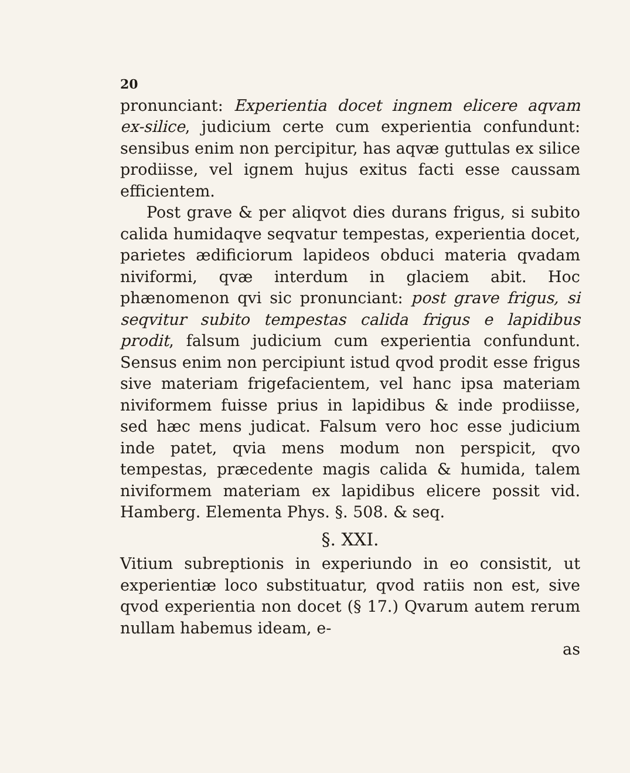20
pronunciant: Experientia docet ingnem elicere aqvam ex-silice, judicium certe cum experientia confundunt: sensibus enim non percipitur, has aqvæ guttulas ex silice prodiisse, vel ignem hujus exitus facti esse caussam efficientem.
Post grave & per aliqvot dies durans frigus, si subito calida humidaqve seqvatur tempestas, experientia docet, parietes ædificiorum lapideos obduci materia qvadam niviformi, qvæ interdum in glaciem abit. Hoc phænomenon qvi sic pronunciant: post grave frigus, si seqvitur subito tempestas calida frigus e lapidibus prodit, falsum judicium cum experientia confundunt. Sensus enim non percipiunt istud qvod prodit esse frigus sive materiam frigefacientem, vel hanc ipsa materiam niviformem fuisse prius in lapidibus & inde prodiisse, sed hæc mens judicat. Falsum vero hoc esse judicium inde patet, qvia mens modum non perspicit, qvo tempestas, præcedente magis calida & humida, talem niviformem materiam ex lapidibus elicere possit vid. Hamberg. Elementa Phys. §. 508. & seq.
§. XXI.
Vitium subreptionis in experiundo in eo consistit, ut experientiæ loco substituatur, qvod ratiis non est, sive qvod experientia non docet (§ 17.) Qvarum autem rerum nullam habemus ideam, e-
as